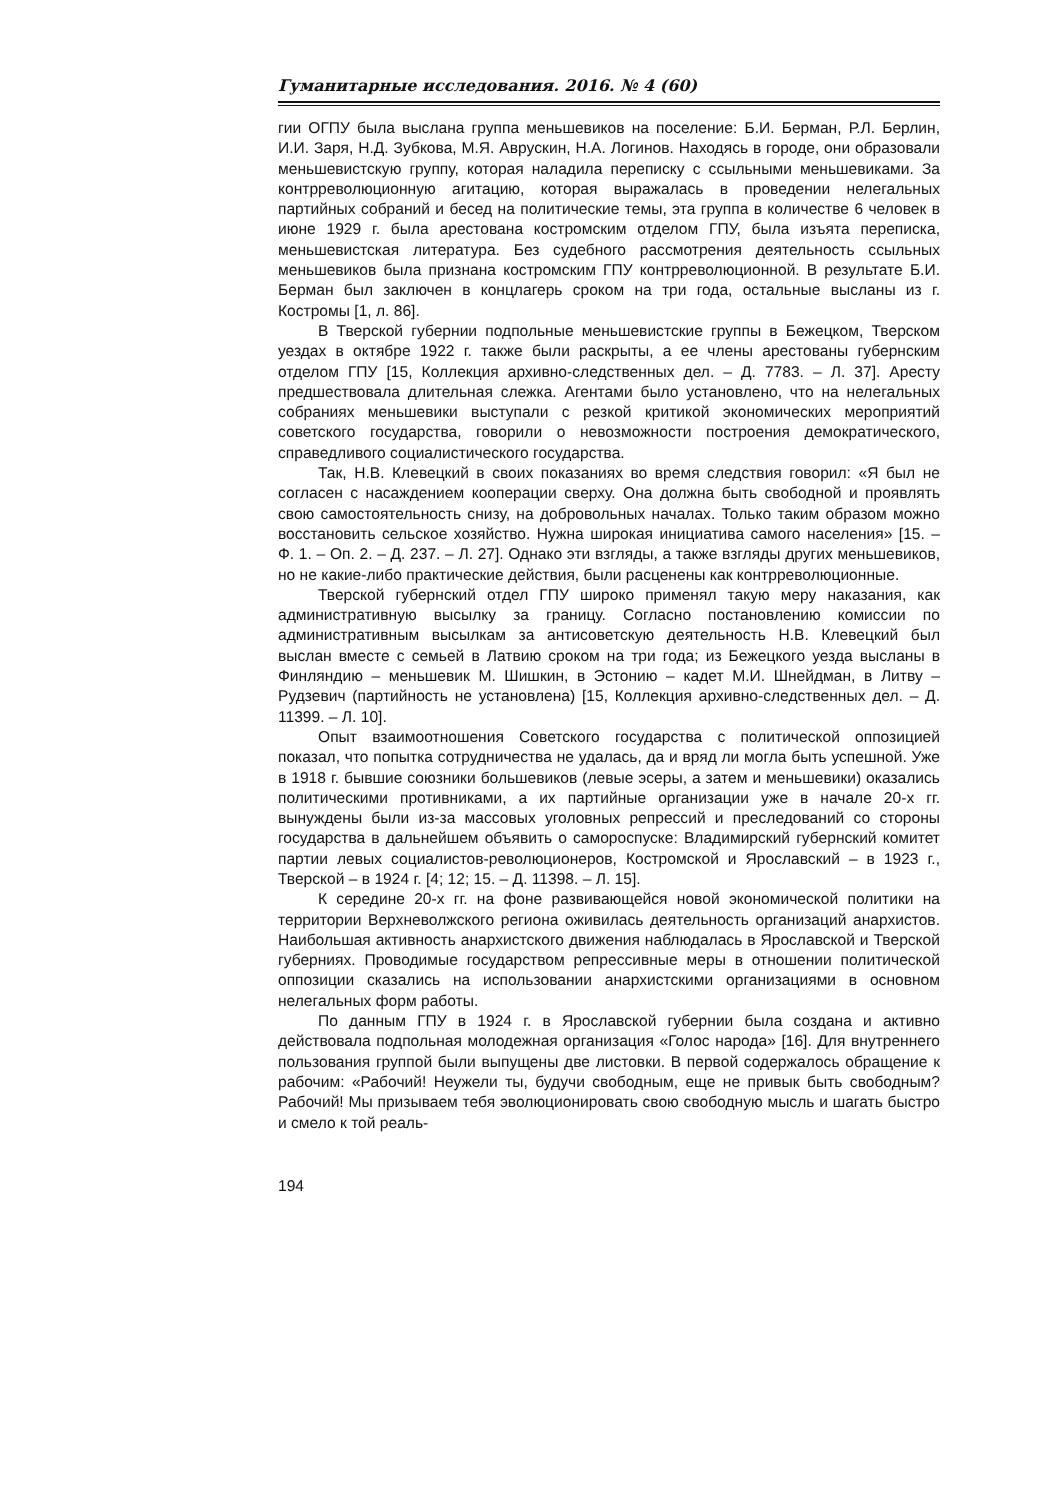Гуманитарные исследования. 2016. № 4 (60)
гии ОГПУ была выслана группа меньшевиков на поселение: Б.И. Берман, Р.Л. Берлин, И.И. Заря, Н.Д. Зубкова, М.Я. Авруcкин, Н.А. Логинов. Находясь в городе, они образовали меньшевистскую группу, которая наладила переписку с ссыльными меньшевиками. За контрреволюционную агитацию, которая выражалась в проведении нелегальных партийных собраний и бесед на политические темы, эта группа в количестве 6 человек в июне 1929 г. была арестована костромским отделом ГПУ, была изъята переписка, меньшевистская литература. Без судебного рассмотрения деятельность ссыльных меньшевиков была признана костромским ГПУ контрреволюционной. В результате Б.И. Берман был заключен в концлагерь сроком на три года, остальные высланы из г. Костромы [1, л. 86].
В Тверской губернии подпольные меньшевистские группы в Бежецком, Тверском уездах в октябре 1922 г. также были раскрыты, а ее члены арестованы губернским отделом ГПУ [15, Коллекция архивно-следственных дел. – Д. 7783. – Л. 37]. Аресту предшествовала длительная слежка. Агентами было установлено, что на нелегальных собраниях меньшевики выступали с резкой критикой экономических мероприятий советского государства, говорили о невозможности построения демократического, справедливого социалистического государства.
Так, Н.В. Клевецкий в своих показаниях во время следствия говорил: «Я был не согласен с насаждением кооперации сверху. Она должна быть свободной и проявлять свою самостоятельность снизу, на добровольных началах. Только таким образом можно восстановить сельское хозяйство. Нужна широкая инициатива самого населения» [15. – Ф. 1. – Оп. 2. – Д. 237. – Л. 27]. Однако эти взгляды, а также взгляды других меньшевиков, но не какие-либо практические действия, были расценены как контрреволюционные.
Тверской губернский отдел ГПУ широко применял такую меру наказания, как административную высылку за границу. Согласно постановлению комиссии по административным высылкам за антисоветскую деятельность Н.В. Клевецкий был выслан вместе с семьей в Латвию сроком на три года; из Бежецкого уезда высланы в Финляндию – меньшевик М. Шишкин, в Эстонию – кадет М.И. Шнейдман, в Литву – Рудзевич (партийность не установлена) [15, Коллекция архивно-следственных дел. – Д. 11399. – Л. 10].
Опыт взаимоотношения Советского государства с политической оппозицией показал, что попытка сотрудничества не удалась, да и вряд ли могла быть успешной. Уже в 1918 г. бывшие союзники большевиков (левые эсеры, а затем и меньшевики) оказались политическими противниками, а их партийные организации уже в начале 20-х гг. вынуждены были из-за массовых уголовных репрессий и преследований со стороны государства в дальнейшем объявить о самороспуске: Владимирский губернский комитет партии левых социалистов-революционеров, Костромской и Ярославский – в 1923 г., Тверской – в 1924 г. [4; 12; 15. – Д. 11398. – Л. 15].
К середине 20-х гг. на фоне развивающейся новой экономической политики на территории Верхневолжского региона оживилась деятельность организаций анархистов. Наибольшая активность анархистского движения наблюдалась в Ярославской и Тверской губерниях. Проводимые государством репрессивные меры в отношении политической оппозиции сказались на использовании анархистскими организациями в основном нелегальных форм работы.
По данным ГПУ в 1924 г. в Ярославской губернии была создана и активно действовала подпольная молодежная организация «Голос народа» [16]. Для внутреннего пользования группой были выпущены две листовки. В первой содержалось обращение к рабочим: «Рабочий! Неужели ты, будучи свободным, еще не привык быть свободным? Рабочий! Мы призываем тебя эволюционировать свою свободную мысль и шагать быстро и смело к той реаль-
194